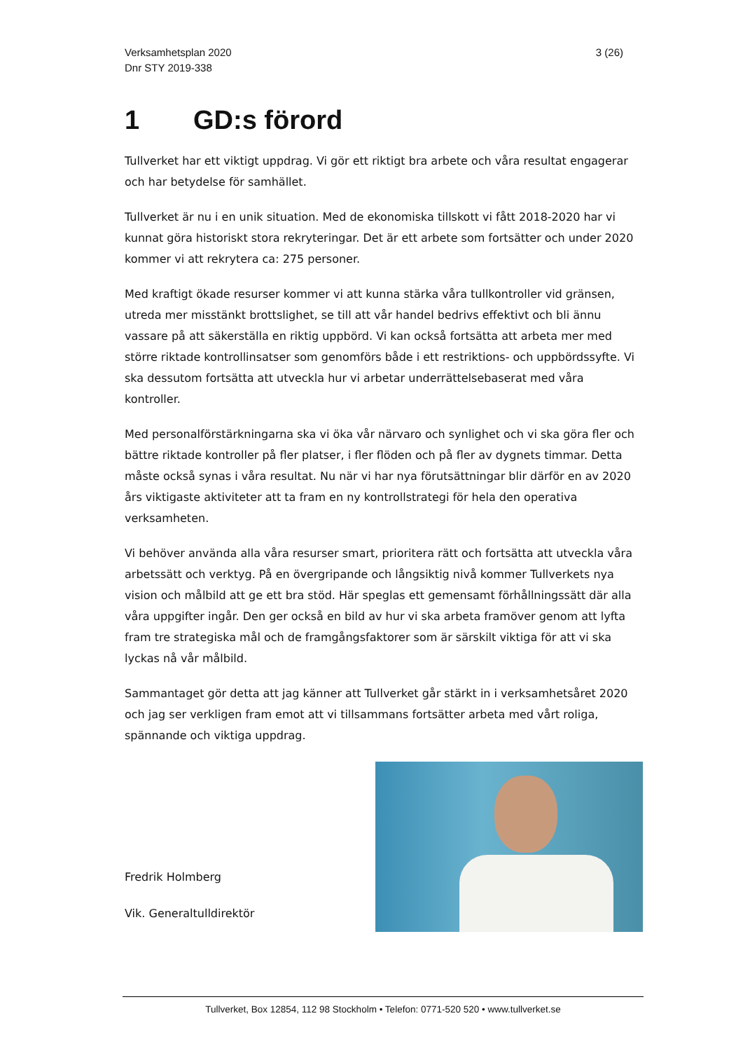3 (26) Verksamhetsplan 2020
Dnr STY 2019-338
1 GD:s förord
Tullverket har ett viktigt uppdrag. Vi gör ett riktigt bra arbete och våra resultat engagerar och har betydelse för samhället.
Tullverket är nu i en unik situation. Med de ekonomiska tillskott vi fått 2018-2020 har vi kunnat göra historiskt stora rekryteringar. Det är ett arbete som fortsätter och under 2020 kommer vi att rekrytera ca: 275 personer.
Med kraftigt ökade resurser kommer vi att kunna stärka våra tullkontroller vid gränsen, utreda mer misstänkt brottslighet, se till att vår handel bedrivs effektivt och bli ännu vassare på att säkerställa en riktig uppbörd. Vi kan också fortsätta att arbeta mer med större riktade kontrollinsatser som genomförs både i ett restriktions- och uppbördssyfte. Vi ska dessutom fortsätta att utveckla hur vi arbetar underrättelsebaserat med våra kontroller.
Med personalförstärkningarna ska vi öka vår närvaro och synlighet och vi ska göra fler och bättre riktade kontroller på fler platser, i fler flöden och på fler av dygnets timmar. Detta måste också synas i våra resultat. Nu när vi har nya förutsättningar blir därför en av 2020 års viktigaste aktiviteter att ta fram en ny kontrollstrategi för hela den operativa verksamheten.
Vi behöver använda alla våra resurser smart, prioritera rätt och fortsätta att utveckla våra arbetssätt och verktyg. På en övergripande och långsiktig nivå kommer Tullverkets nya vision och målbild att ge ett bra stöd. Här speglas ett gemensamt förhållningssätt där alla våra uppgifter ingår. Den ger också en bild av hur vi ska arbeta framöver genom att lyfta fram tre strategiska mål och de framgångsfaktorer som är särskilt viktiga för att vi ska lyckas nå vår målbild.
Sammantaget gör detta att jag känner att Tullverket går stärkt in i verksamhetsåret 2020 och jag ser verkligen fram emot att vi tillsammans fortsätter arbeta med vårt roliga, spännande och viktiga uppdrag.
Fredrik Holmberg
Vik. Generaltulldirektör
Tullverket, Box 12854, 112 98 Stockholm • Telefon: 0771-520 520 • www.tullverket.se